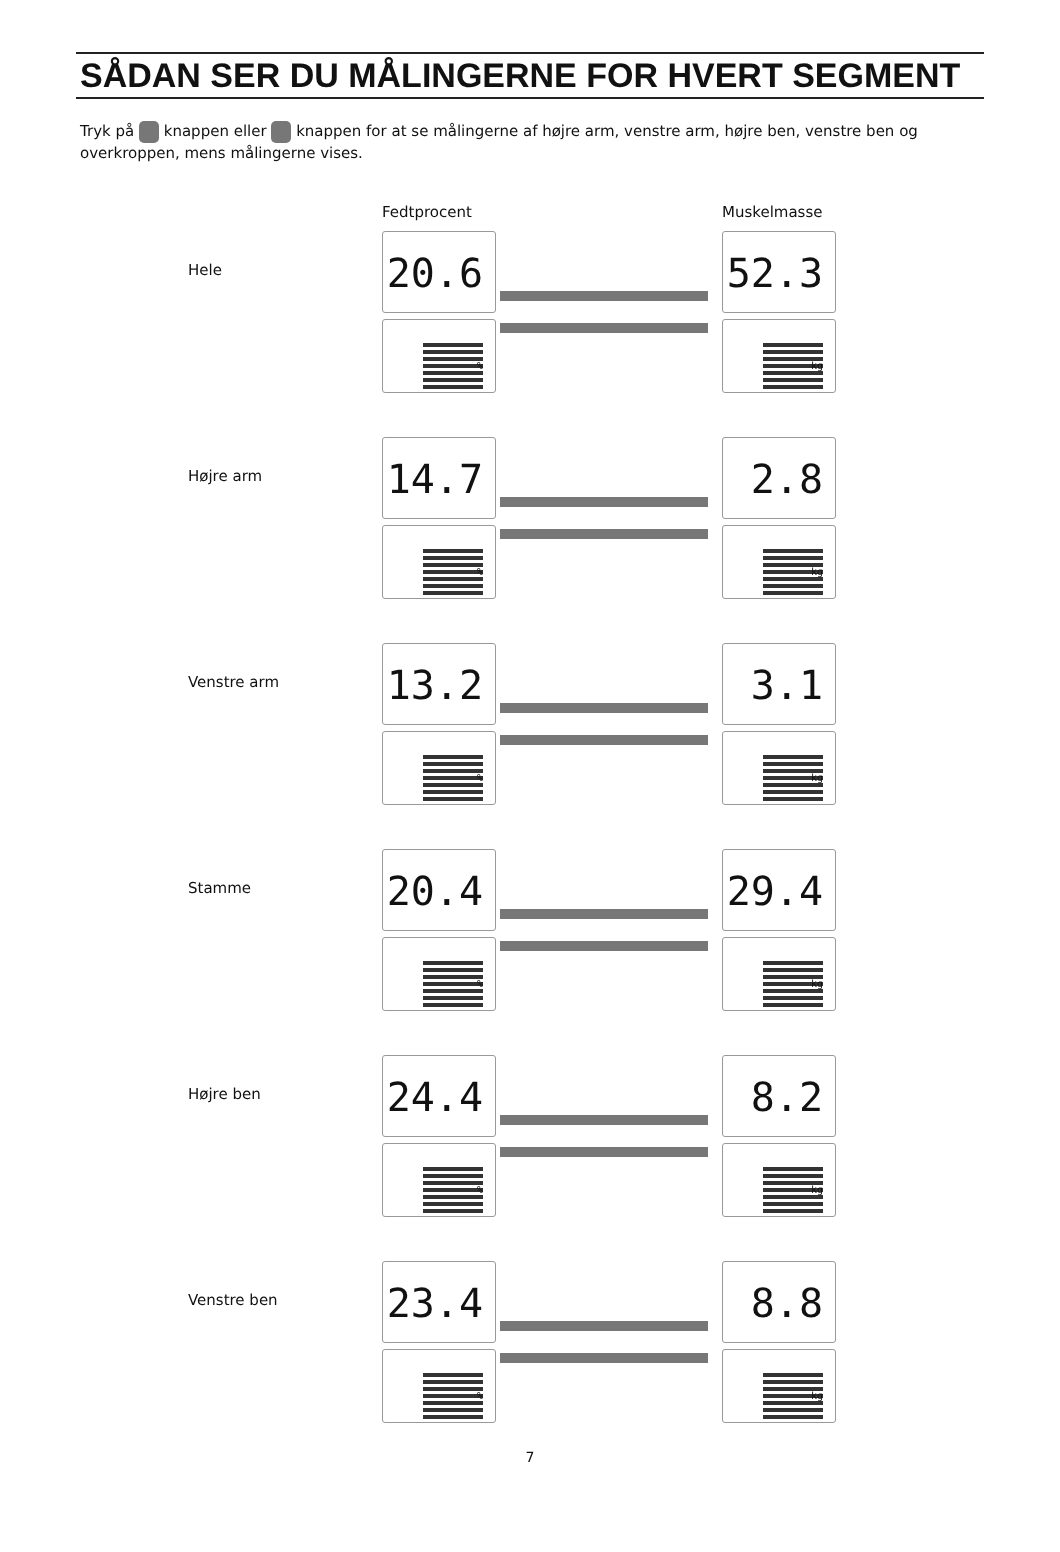SÅDAN SER DU MÅLINGERNE FOR HVERT SEGMENT
Tryk på knappen eller knappen for at se målingerne af højre arm, venstre arm, højre ben, venstre ben og overkroppen, mens målingerne vises.
Fedtprocent Muskelmasse
Hele
20.6 %
52.3 kg
Højre arm
14.7 %
2.8 kg
Venstre arm
13.2 %
3.1 kg
Stamme
20.4 %
29.4 kg
Højre ben
24.4 %
8.2 kg
Venstre ben
23.4 %
8.8 kg
7